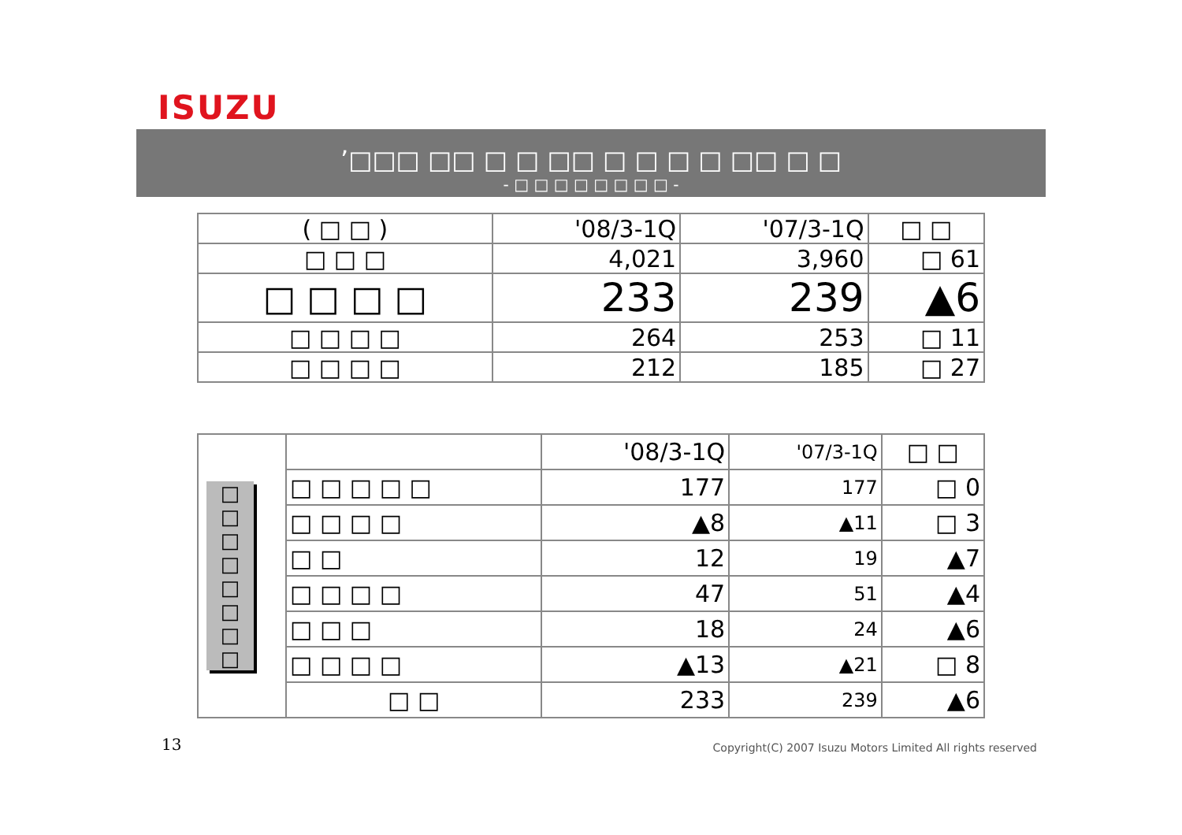ISUZU
’□□□ □□ □ □ □□ □ □ □ □ □□ □ □
- □ □ □ □ □ □ □ □ -
| ( □ □ ) | '08/3-1Q | '07/3-1Q | □ □ |
| --- | --- | --- | --- |
| □ □ □ | 4,021 | 3,960 | □ 61 |
| □ □ □ □ | 233 | 239 | ▲6 |
| □ □ □ □ | 264 | 253 | □ 11 |
| □ □ □ □ | 212 | 185 | □ 27 |
| □ □ □ □ □ □ □ □ | | '08/3-1Q | '07/3-1Q | □ □ |
| | □ □ □ □ □ | 177 | 177 | □ 0 |
| | □ □ □ □ | ▲8 | ▲11 | □ 3 |
| | □ □ | 12 | 19 | ▲7 |
| | □ □ □ □ | 47 | 51 | ▲4 |
| | □ □ □ | 18 | 24 | ▲6 |
| | □ □ □ □ | ▲13 | ▲21 | □ 8 |
| | □ □ | 233 | 239 | ▲6 |
13
Copyright(C) 2007 Isuzu Motors Limited All rights reserved